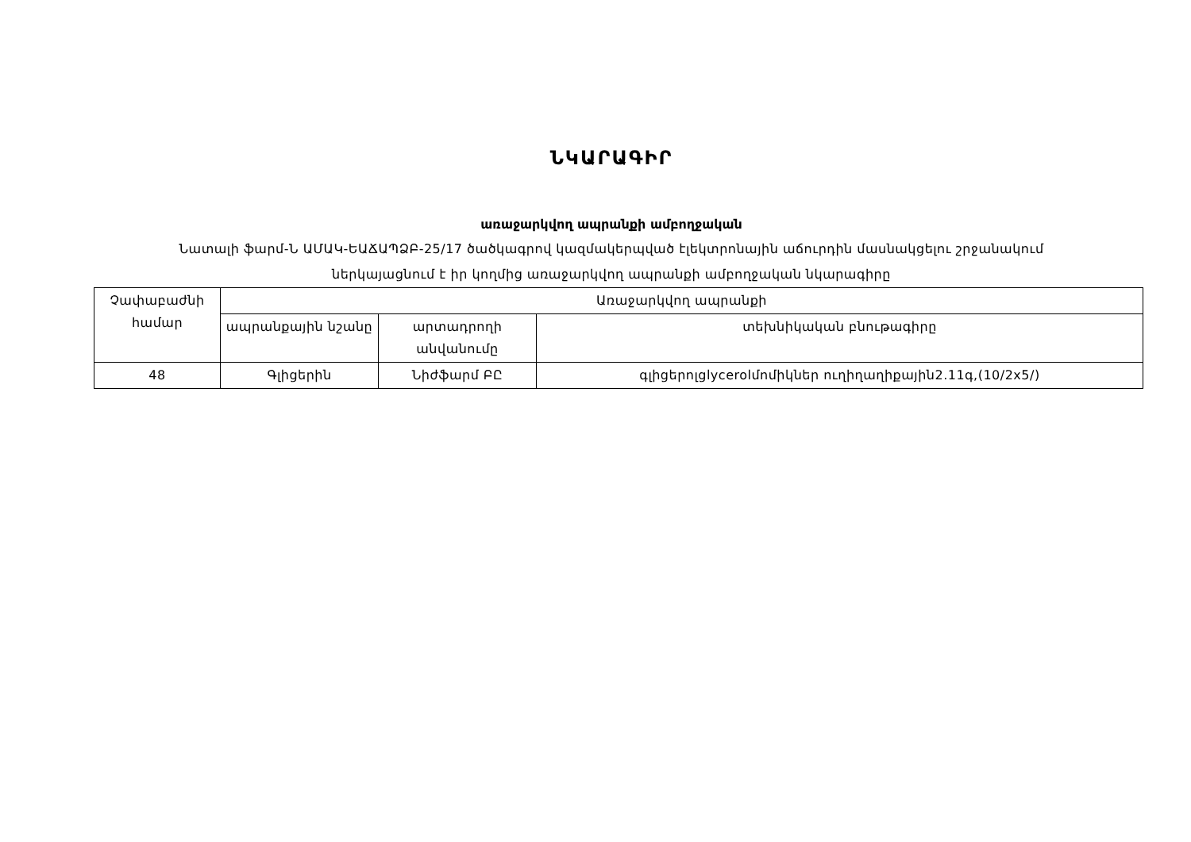ՆԿԱՐԱԳԻՐ
առաջարկվող ապրանքի ամբողջական
Նատալի ֆարմ-Ն ԱՄԱԿ-ԵԱՃԱՊՁԲ-25/17 ծածկագրով կազմակերպված էլեկտրոնային աճուրդին մասնակցելու շրջանակում ներկայացնում է իր կողմից առաջարկվող ապրանքի ամբողջական նկարագիրը
| Չափաբաժնի համար | Առաջարկվող ապրանքի | | |
| --- | --- | --- | --- |
| | ապրանքային նշանը | արտադրողի անվանումը | տեխնիկական բնութագիրը |
| 48 | Գլիցերին | Նիժֆարմ ԲԸ | գլիցերոլglycerolմոմիկներ ուղիղաղիքային2.11գ,(10/2x5/) |